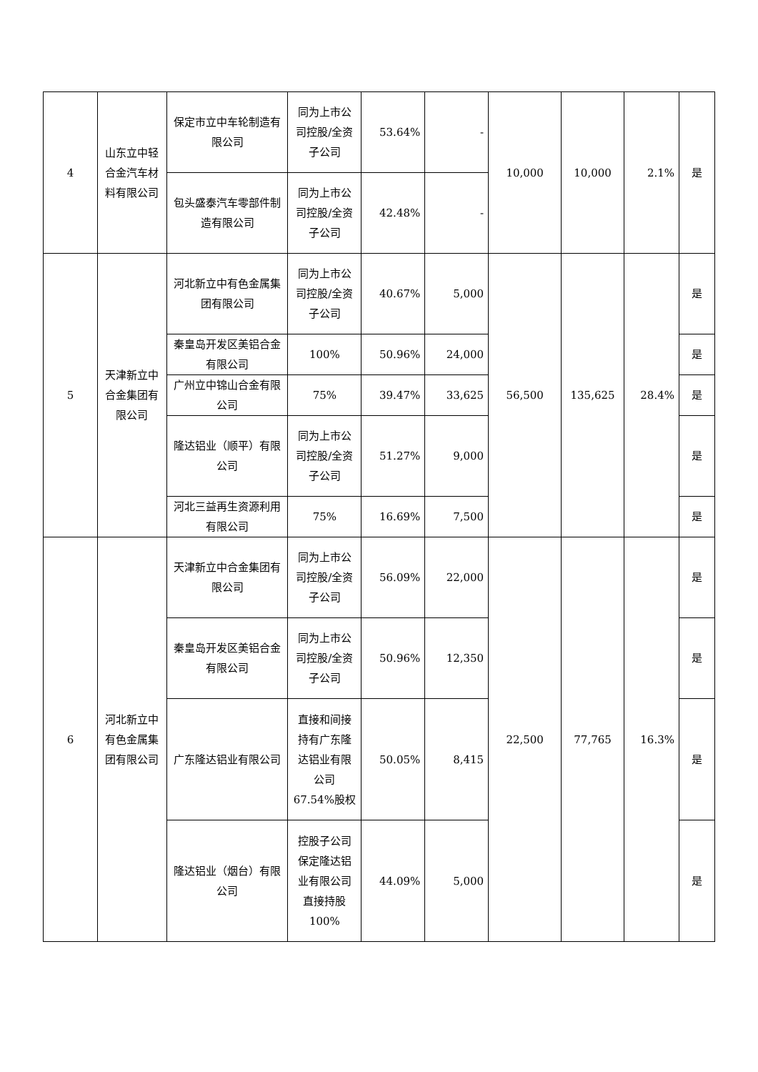| 4 | 山东立中轻合金汽车材料有限公司 | 保定市立中车轮制造有限公司 | 同为上市公司控股/全资子公司 | 53.64% | - | 10,000 | 10,000 | 2.1% | 是 |
| | | 包头盛泰汽车零部件制造有限公司 | 同为上市公司控股/全资子公司 | 42.48% | - | | | | |
| 5 | 天津新立中合金集团有限公司 | 河北新立中有色金属集团有限公司 | 同为上市公司控股/全资子公司 | 40.67% | 5,000 | 56,500 | 135,625 | 28.4% | 是 |
| | | 秦皇岛开发区美铝合金有限公司 | 100% | 50.96% | 24,000 | | | | 是 |
| | | 广州立中锦山合金有限公司 | 75% | 39.47% | 33,625 | | | | 是 |
| | | 隆达铝业（顺平）有限公司 | 同为上市公司控股/全资子公司 | 51.27% | 9,000 | | | | 是 |
| | | 河北三益再生资源利用有限公司 | 75% | 16.69% | 7,500 | | | | 是 |
| 6 | 河北新立中有色金属集团有限公司 | 天津新立中合金集团有限公司 | 同为上市公司控股/全资子公司 | 56.09% | 22,000 | 22,500 | 77,765 | 16.3% | 是 |
| | | 秦皇岛开发区美铝合金有限公司 | 同为上市公司控股/全资子公司 | 50.96% | 12,350 | | | | 是 |
| | | 广东隆达铝业有限公司 | 直接和间接持有广东隆达铝业有限公司 67.54%股权 | 50.05% | 8,415 | | | | 是 |
| | | 隆达铝业（烟台）有限公司 | 控股子公司保定隆达铝业有限公司直接持股100% | 44.09% | 5,000 | | | | 是 |